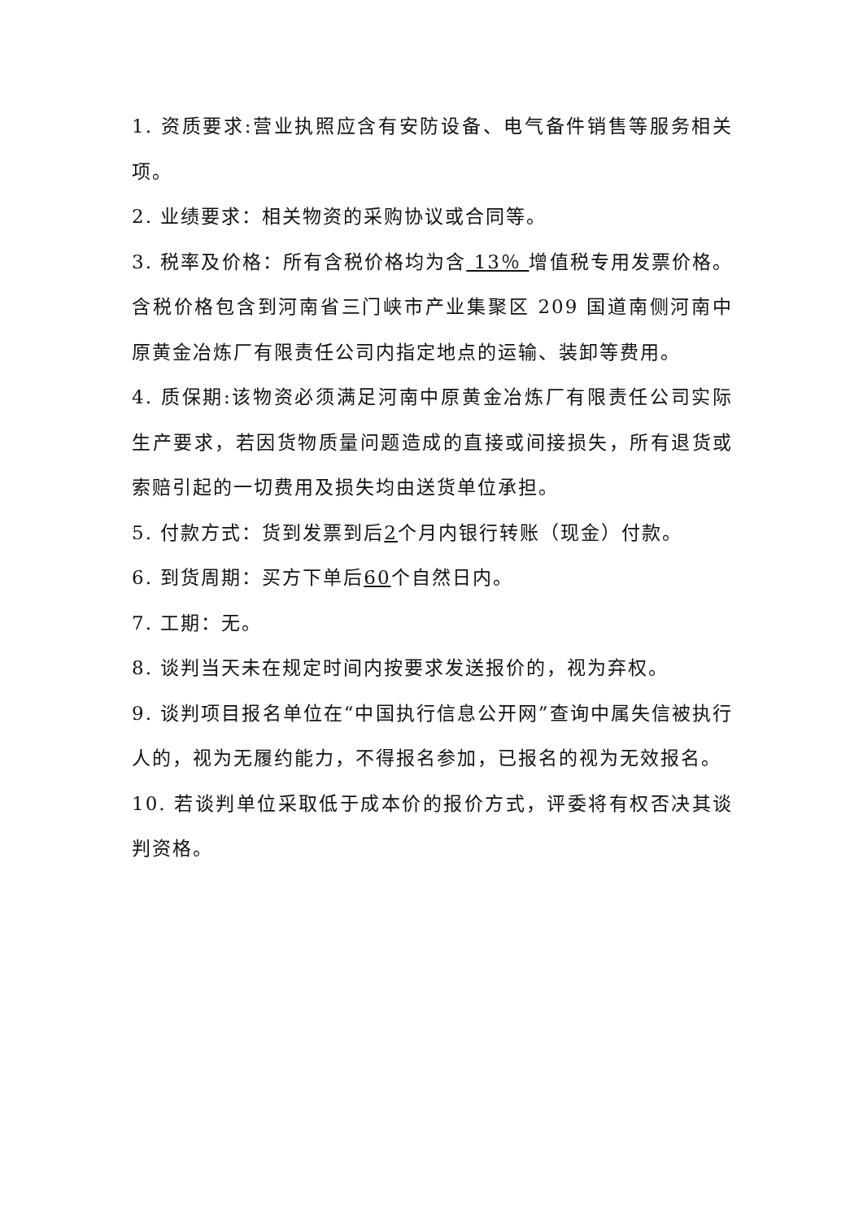1. 资质要求:营业执照应含有安防设备、电气备件销售等服务相关项。
2. 业绩要求：相关物资的采购协议或合同等。
3. 税率及价格：所有含税价格均为含 13％ 增值税专用发票价格。含税价格包含到河南省三门峡市产业集聚区 209 国道南侧河南中原黄金冶炼厂有限责任公司内指定地点的运输、装卸等费用。
4. 质保期:该物资必须满足河南中原黄金冶炼厂有限责任公司实际生产要求，若因货物质量问题造成的直接或间接损失，所有退货或索赔引起的一切费用及损失均由送货单位承担。
5. 付款方式：货到发票到后2个月内银行转账（现金）付款。
6. 到货周期：买方下单后60个自然日内。
7. 工期：无。
8. 谈判当天未在规定时间内按要求发送报价的，视为弃权。
9. 谈判项目报名单位在“中国执行信息公开网”查询中属失信被执行人的，视为无履约能力，不得报名参加，已报名的视为无效报名。
10. 若谈判单位采取低于成本价的报价方式，评委将有权否决其谈判资格。